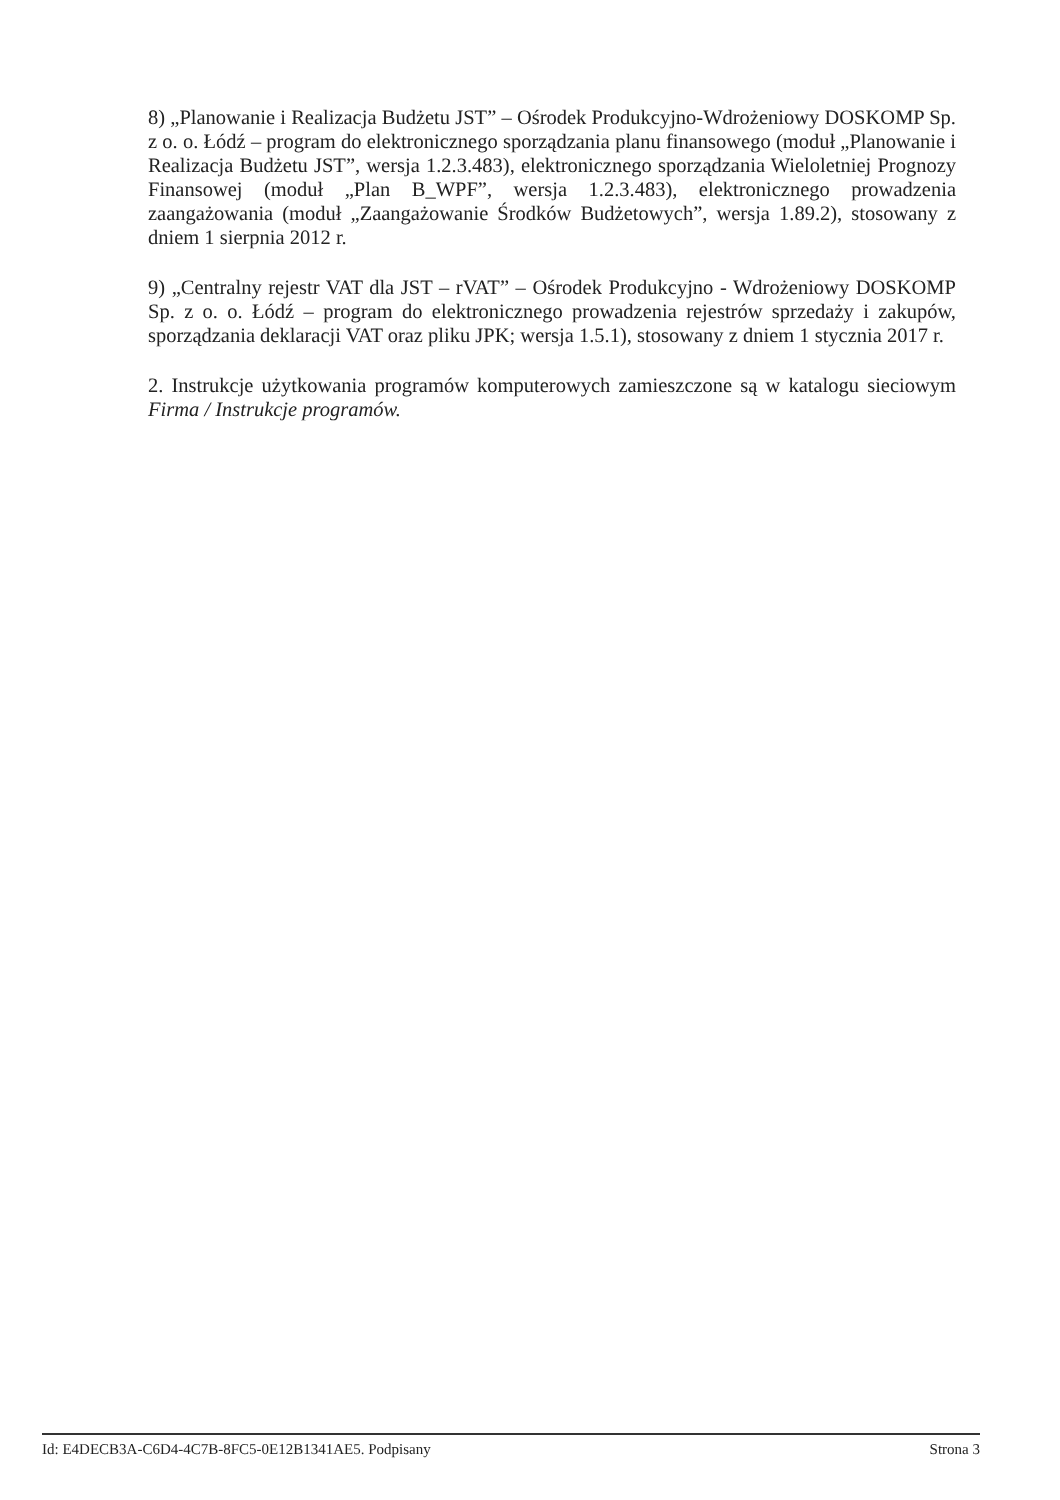8) „Planowanie i Realizacja Budżetu JST” – Ośrodek Produkcyjno-Wdrożeniowy DOSKOMP Sp. z o. o. Łódź – program do elektronicznego sporządzania planu finansowego (moduł „Planowanie i Realizacja Budżetu JST”, wersja 1.2.3.483), elektronicznego sporządzania Wieloletniej Prognozy Finansowej (moduł „Plan B_WPF”, wersja 1.2.3.483), elektronicznego prowadzenia zaangażowania (moduł „Zaangażowanie Środków Budżetowych”, wersja 1.89.2), stosowany z dniem 1 sierpnia 2012 r.
9) „Centralny rejestr VAT dla JST – rVAT” – Ośrodek Produkcyjno - Wdrożeniowy DOSKOMP Sp. z o. o. Łódź – program do elektronicznego prowadzenia rejestrów sprzedaży i zakupów, sporządzania deklaracji VAT oraz pliku JPK; wersja 1.5.1), stosowany z dniem 1 stycznia 2017 r.
2. Instrukcje użytkowania programów komputerowych zamieszczone są w katalogu sieciowym Firma / Instrukcje programów.
Id: E4DECB3A-C6D4-4C7B-8FC5-0E12B1341AE5. Podpisany Strona 3